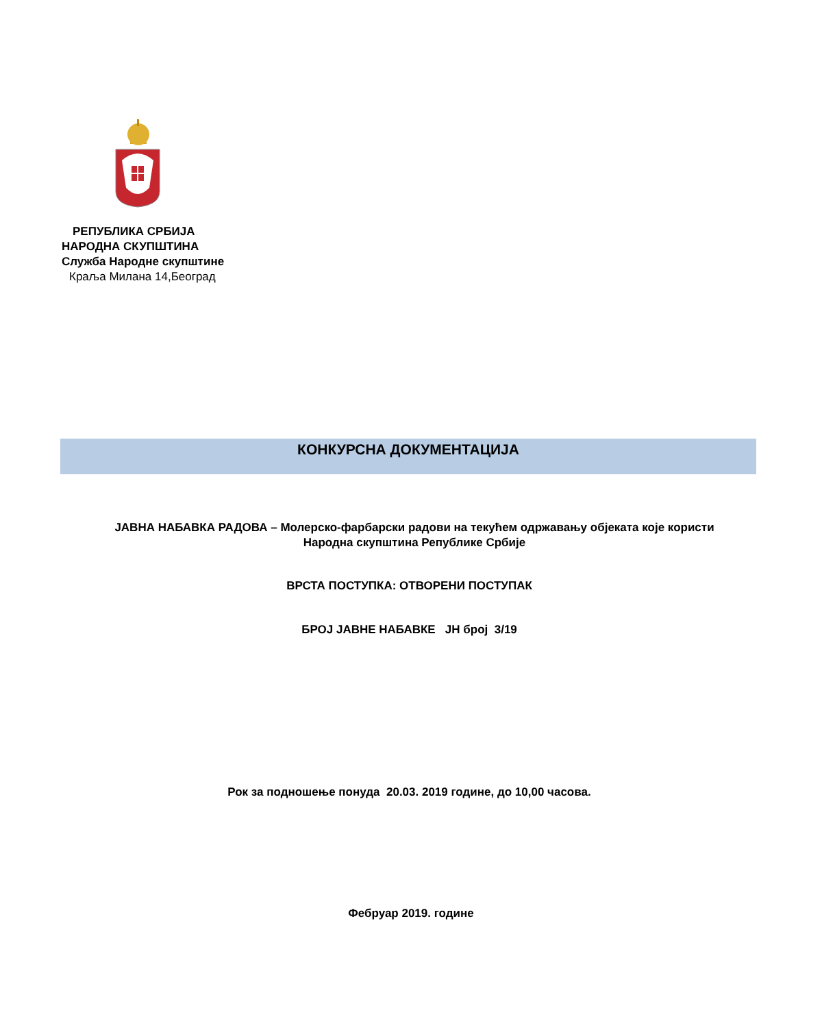РЕПУБЛИКА СРБИЈА
НАРОДНА СКУПШТИНА
Служба Народне скупштине
Краља Милана 14,Београд
КОНКУРСНА ДОКУМЕНТАЦИЈА
ЈАВНА НАБАВКА РАДОВА – Молерско-фарбарски радови на текућем одржавању објеката које користи Народна скупштина Републике Србије
ВРСТА ПОСТУПКА: ОТВОРЕНИ ПОСТУПАК
БРОЈ ЈАВНЕ НАБАВКЕ ЈН број 3/19
Рок за подношење понуда 20.03. 2019 године, до 10,00 часова.
Фебруар 2019. године